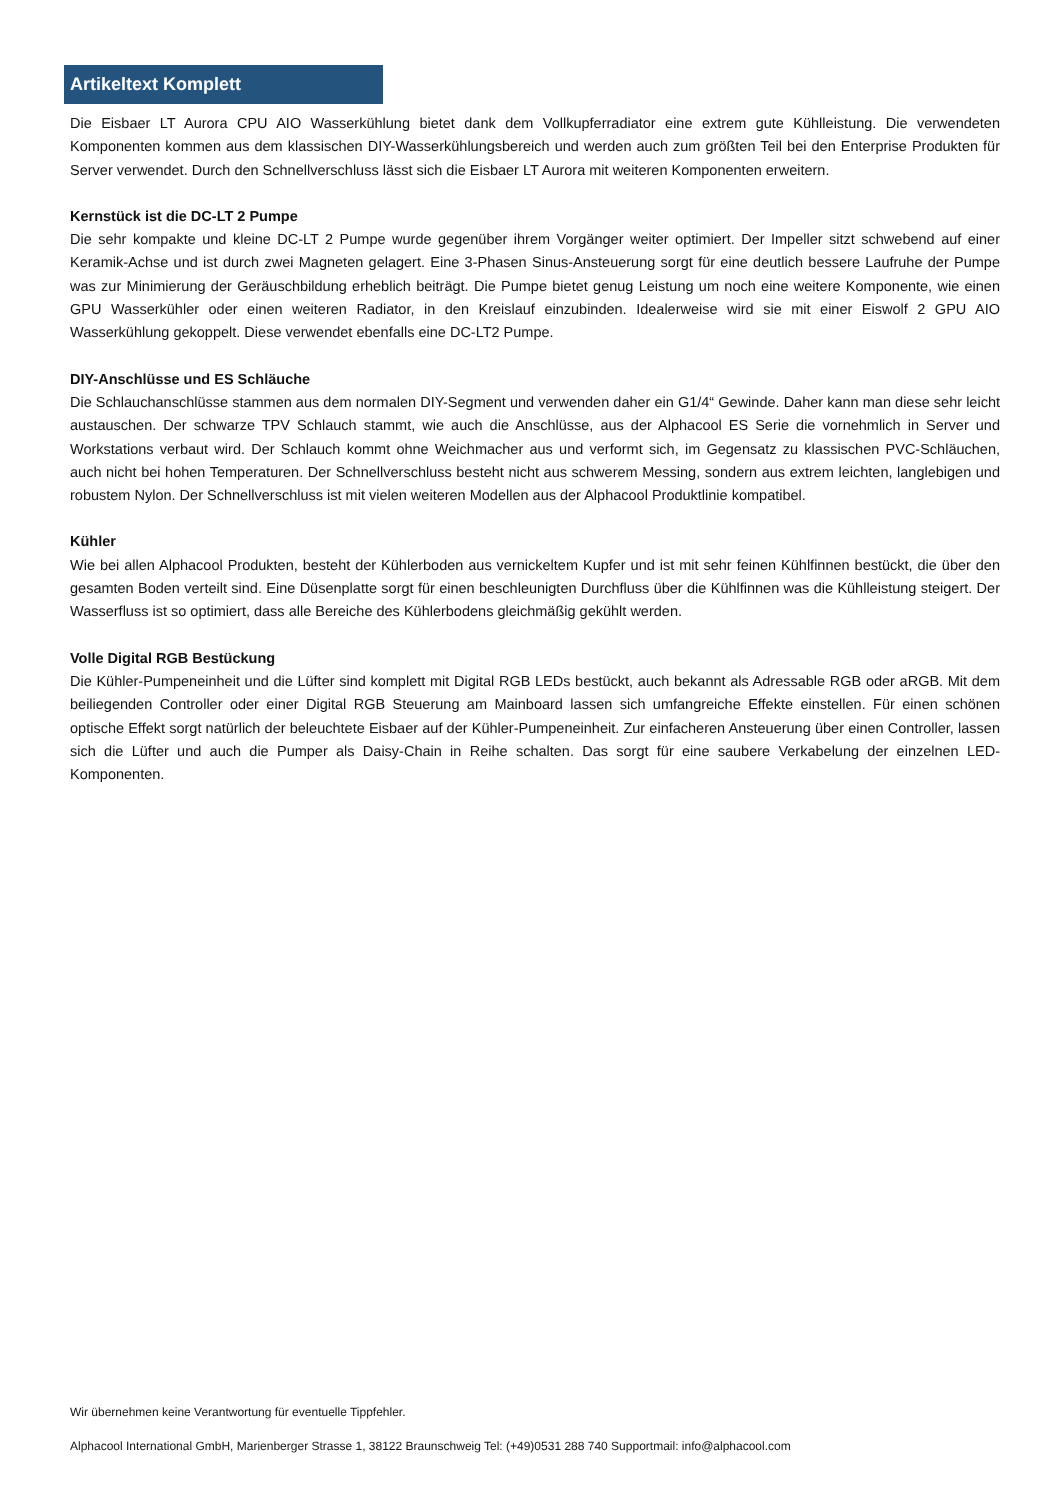Artikeltext Komplett
Die Eisbaer LT Aurora CPU AIO Wasserkühlung bietet dank dem Vollkupferradiator eine extrem gute Kühlleistung. Die verwendeten Komponenten kommen aus dem klassischen DIY-Wasserkühlungsbereich und werden auch zum größten Teil bei den Enterprise Produkten für Server verwendet. Durch den Schnellverschluss lässt sich die Eisbaer LT Aurora mit weiteren Komponenten erweitern.
Kernstück ist die DC-LT 2 Pumpe
Die sehr kompakte und kleine DC-LT 2 Pumpe wurde gegenüber ihrem Vorgänger weiter optimiert. Der Impeller sitzt schwebend auf einer Keramik-Achse und ist durch zwei Magneten gelagert. Eine 3-Phasen Sinus-Ansteuerung sorgt für eine deutlich bessere Laufruhe der Pumpe was zur Minimierung der Geräuschbildung erheblich beiträgt. Die Pumpe bietet genug Leistung um noch eine weitere Komponente, wie einen GPU Wasserkühler oder einen weiteren Radiator, in den Kreislauf einzubinden. Idealerweise wird sie mit einer Eiswolf 2 GPU AIO Wasserkühlung gekoppelt. Diese verwendet ebenfalls eine DC-LT2 Pumpe.
DIY-Anschlüsse und ES Schläuche
Die Schlauchanschlüsse stammen aus dem normalen DIY-Segment und verwenden daher ein G1/4“ Gewinde. Daher kann man diese sehr leicht austauschen. Der schwarze TPV Schlauch stammt, wie auch die Anschlüsse, aus der Alphacool ES Serie die vornehmlich in Server und Workstations verbaut wird. Der Schlauch kommt ohne Weichmacher aus und verformt sich, im Gegensatz zu klassischen PVC-Schläuchen, auch nicht bei hohen Temperaturen. Der Schnellverschluss besteht nicht aus schwerem Messing, sondern aus extrem leichten, langlebigen und robustem Nylon. Der Schnellverschluss ist mit vielen weiteren Modellen aus der Alphacool Produktlinie kompatibel.
Kühler
Wie bei allen Alphacool Produkten, besteht der Kühlerboden aus vernickeltem Kupfer und ist mit sehr feinen Kühlfinnen bestückt, die über den gesamten Boden verteilt sind. Eine Düsenplatte sorgt für einen beschleunigten Durchfluss über die Kühlfinnen was die Kühlleistung steigert. Der Wasserfluss ist so optimiert, dass alle Bereiche des Kühlerbodens gleichmäßig gekühlt werden.
Volle Digital RGB Bestückung
Die Kühler-Pumpeneinheit und die Lüfter sind komplett mit Digital RGB LEDs bestückt, auch bekannt als Adressable RGB oder aRGB. Mit dem beiliegenden Controller oder einer Digital RGB Steuerung am Mainboard lassen sich umfangreiche Effekte einstellen. Für einen schönen optische Effekt sorgt natürlich der beleuchtete Eisbaer auf der Kühler-Pumpeneinheit. Zur einfacheren Ansteuerung über einen Controller, lassen sich die Lüfter und auch die Pumper als Daisy-Chain in Reihe schalten. Das sorgt für eine saubere Verkabelung der einzelnen LED-Komponenten.
Wir übernehmen keine Verantwortung für eventuelle Tippfehler.
Alphacool International GmbH, Marienberger Strasse 1, 38122 Braunschweig Tel: (+49)0531 288 740 Supportmail: info@alphacool.com